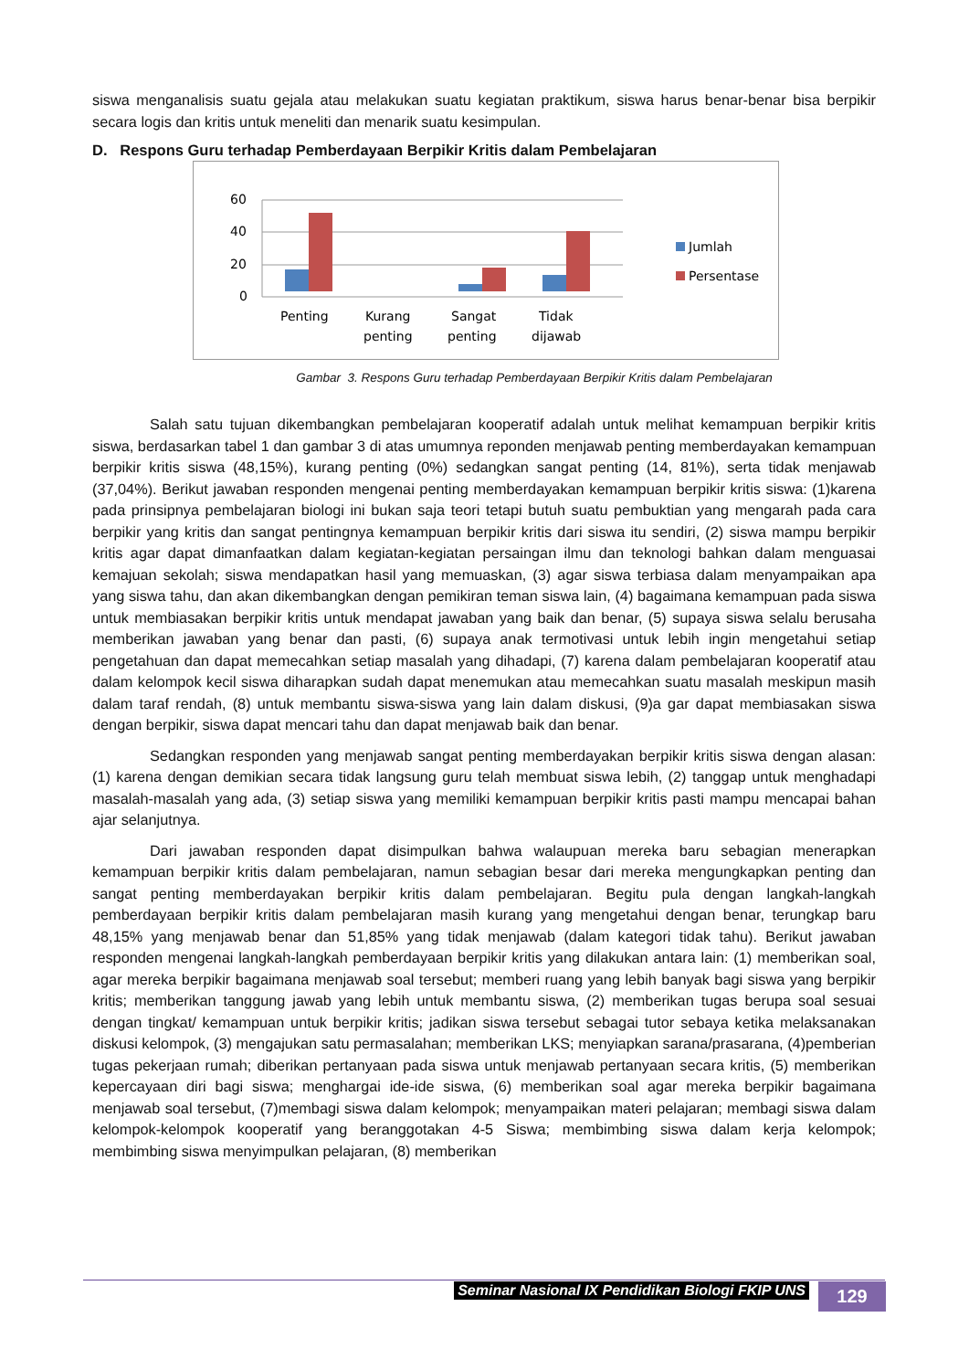siswa menganalisis suatu gejala atau melakukan suatu kegiatan praktikum, siswa harus benar-benar bisa berpikir secara logis dan kritis untuk meneliti dan menarik suatu kesimpulan.
D. Respons Guru terhadap Pemberdayaan Berpikir Kritis dalam Pembelajaran
60
40
20
0
Penting
Kurang
penting
Sangat
penting
Tidak
dijawab
Jumlah
Persentase
Gambar 3. Respons Guru terhadap Pemberdayaan Berpikir Kritis dalam Pembelajaran
Salah satu tujuan dikembangkan pembelajaran kooperatif adalah untuk melihat kemampuan berpikir kritis siswa, berdasarkan tabel 1 dan gambar 3 di atas umumnya reponden menjawab penting memberdayakan kemampuan berpikir kritis siswa (48,15%), kurang penting (0%) sedangkan sangat penting (14, 81%), serta tidak menjawab (37,04%). Berikut jawaban responden mengenai penting memberdayakan kemampuan berpikir kritis siswa: (1)karena pada prinsipnya pembelajaran biologi ini bukan saja teori tetapi butuh suatu pembuktian yang mengarah pada cara berpikir yang kritis dan sangat pentingnya kemampuan berpikir kritis dari siswa itu sendiri, (2) siswa mampu berpikir kritis agar dapat dimanfaatkan dalam kegiatan-kegiatan persaingan ilmu dan teknologi bahkan dalam menguasai kemajuan sekolah; siswa mendapatkan hasil yang memuaskan, (3) agar siswa terbiasa dalam menyampaikan apa yang siswa tahu, dan akan dikembangkan dengan pemikiran teman siswa lain, (4) bagaimana kemampuan pada siswa untuk membiasakan berpikir kritis untuk mendapat jawaban yang baik dan benar, (5) supaya siswa selalu berusaha memberikan jawaban yang benar dan pasti, (6) supaya anak termotivasi untuk lebih ingin mengetahui setiap pengetahuan dan dapat memecahkan setiap masalah yang dihadapi, (7) karena dalam pembelajaran kooperatif atau dalam kelompok kecil siswa diharapkan sudah dapat menemukan atau memecahkan suatu masalah meskipun masih dalam taraf rendah, (8) untuk membantu siswa-siswa yang lain dalam diskusi, (9)a gar dapat membiasakan siswa dengan berpikir, siswa dapat mencari tahu dan dapat menjawab baik dan benar.
Sedangkan responden yang menjawab sangat penting memberdayakan berpikir kritis siswa dengan alasan: (1) karena dengan demikian secara tidak langsung guru telah membuat siswa lebih, (2) tanggap untuk menghadapi masalah-masalah yang ada, (3) setiap siswa yang memiliki kemampuan berpikir kritis pasti mampu mencapai bahan ajar selanjutnya.
Dari jawaban responden dapat disimpulkan bahwa walaupuan mereka baru sebagian menerapkan kemampuan berpikir kritis dalam pembelajaran, namun sebagian besar dari mereka mengungkapkan penting dan sangat penting memberdayakan berpikir kritis dalam pembelajaran. Begitu pula dengan langkah-langkah pemberdayaan berpikir kritis dalam pembelajaran masih kurang yang mengetahui dengan benar, terungkap baru 48,15% yang menjawab benar dan 51,85% yang tidak menjawab (dalam kategori tidak tahu). Berikut jawaban responden mengenai langkah-langkah pemberdayaan berpikir kritis yang dilakukan antara lain: (1) memberikan soal, agar mereka berpikir bagaimana menjawab soal tersebut; memberi ruang yang lebih banyak bagi siswa yang berpikir kritis; memberikan tanggung jawab yang lebih untuk membantu siswa, (2) memberikan tugas berupa soal sesuai dengan tingkat/ kemampuan untuk berpikir kritis; jadikan siswa tersebut sebagai tutor sebaya ketika melaksanakan diskusi kelompok, (3) mengajukan satu permasalahan; memberikan LKS; menyiapkan sarana/prasarana, (4)pemberian tugas pekerjaan rumah; diberikan pertanyaan pada siswa untuk menjawab pertanyaan secara kritis, (5) memberikan kepercayaan diri bagi siswa; menghargai ide-ide siswa, (6) memberikan soal agar mereka berpikir bagaimana menjawab soal tersebut, (7)membagi siswa dalam kelompok; menyampaikan materi pelajaran; membagi siswa dalam kelompok-kelompok kooperatif yang beranggotakan 4-5 Siswa; membimbing siswa dalam kerja kelompok; membimbing siswa menyimpulkan pelajaran, (8) memberikan
Seminar Nasional IX Pendidikan Biologi FKIP UNS
129